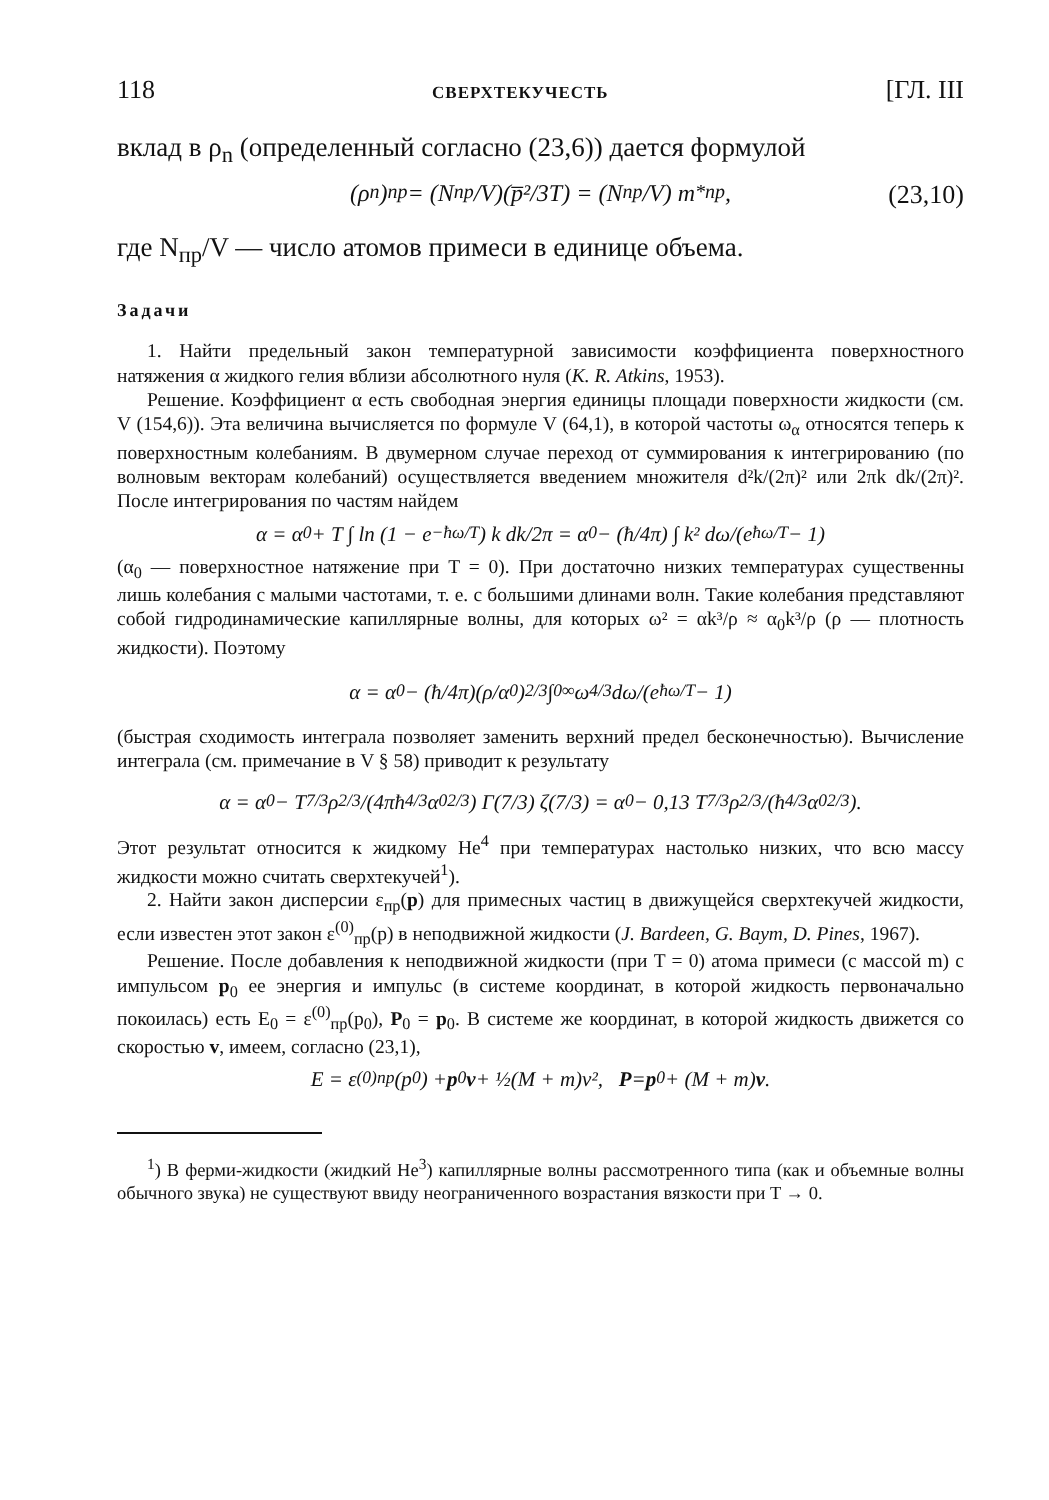118 СВЕРХТЕКУЧЕСТЬ [ГЛ. III
вклад в ρ<sub>n</sub> (определенный согласно (23,6)) дается формулой
(ρ<sub>n</sub>)<sub>пр</sub> = (N<sub>пр</sub>/V)(p̅²/3T) = (N<sub>пр</sub>/V) m<sup>*</sup><sub>пр</sub>, (23,10)
где N<sub>пр</sub>/V — число атомов примеси в единице объема.
Задачи
1. Найти предельный закон температурной зависимости коэффициента поверхностного натяжения α жидкого гелия вблизи абсолютного нуля (K. R. Atkins, 1953).
Решение. Коэффициент α есть свободная энергия единицы площади поверхности жидкости (см. V (154,6)). Эта величина вычисляется по формуле V (64,1), в которой частоты ω<sub>α</sub> относятся теперь к поверхностным колебаниям. В двумерном случае переход от суммирования к интегрированию (по волновым векторам колебаний) осуществляется введением множителя d²k/(2π)² или 2πk dk/(2π)². После интегрирования по частям найдем
α = α<sub>0</sub> + T ∫ ln (1 − e<sup>−ħω/T</sup>) k dk/2π = α<sub>0</sub> − (ħ/4π) ∫ k² dω/(e<sup>ħω/T</sup> − 1)
(α<sub>0</sub> — поверхностное натяжение при T = 0). При достаточно низких температурах существенны лишь колебания с малыми частотами, т. е. с большими длинами волн. Такие колебания представляют собой гидродинамические капиллярные волны, для которых ω² = αk³/ρ ≈ α<sub>0</sub>k³/ρ (ρ — плотность жидкости). Поэтому
α = α<sub>0</sub> − (ħ/4π)(ρ/α<sub>0</sub>)<sup>2/3</sup> ∫<sub>0</sub><sup>∞</sup> ω<sup>4/3</sup> dω/(e<sup>ħω/T</sup> − 1)
(быстрая сходимость интеграла позволяет заменить верхний предел бесконечностью). Вычисление интеграла (см. примечание в V § 58) приводит к результату
α = α<sub>0</sub> − T<sup>7/3</sup>ρ<sup>2/3</sup>/(4πħ<sup>4/3</sup>α<sub>0</sub><sup>2/3</sup>) Γ(7/3) ζ(7/3) = α<sub>0</sub> − 0,13 T<sup>7/3</sup>ρ<sup>2/3</sup>/(ħ<sup>4/3</sup>α<sub>0</sub><sup>2/3</sup>).
Этот результат относится к жидкому He<sup>4</sup> при температурах настолько низких, что всю массу жидкости можно считать сверхтекучей<sup>1</sup>).
2. Найти закон дисперсии ε<sub>пр</sub>(p) для примесных частиц в движущейся сверхтекучей жидкости, если известен этот закон ε<sup>(0)</sup><sub>пр</sub>(p) в неподвижной жидкости (J. Bardeen, G. Baym, D. Pines, 1967).
Решение. После добавления к неподвижной жидкости (при T = 0) атома примеси (с массой m) с импульсом p<sub>0</sub> ее энергия и импульс (в системе координат, в которой жидкость первоначально покоилась) есть E<sub>0</sub> = ε<sup>(0)</sup><sub>пр</sub>(p<sub>0</sub>), P<sub>0</sub> = p<sub>0</sub>. В системе же координат, в которой жидкость движется со скоростью v, имеем, согласно (23,1),
E = ε<sup>(0)</sup><sub>пр</sub>(p<sub>0</sub>) + p<sub>0</sub> v + ½(M + m)v², P = p<sub>0</sub> + (M + m) v.
<sup>1</sup>) В ферми-жидкости (жидкий He<sup>3</sup>) капиллярные волны рассмотренного типа (как и объемные волны обычного звука) не существуют ввиду неограниченного возрастания вязкости при T → 0.